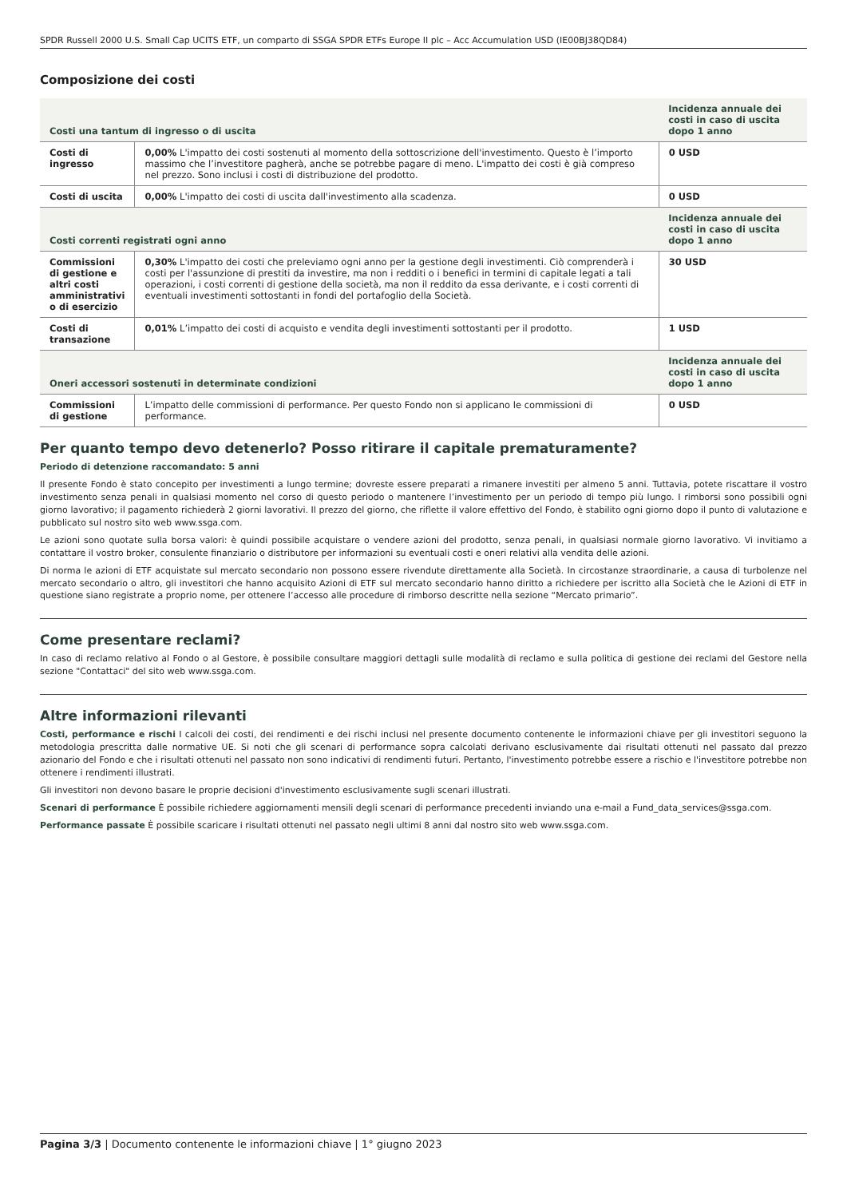SPDR Russell 2000 U.S. Small Cap UCITS ETF, un comparto di SSGA SPDR ETFs Europe II plc – Acc Accumulation USD (IE00BJ38QD84)
Composizione dei costi
| Costi una tantum di ingresso o di uscita | | Incidenza annuale dei costi in caso di uscita dopo 1 anno |
| --- | --- | --- |
| Costi di ingresso | 0,00% L'impatto dei costi sostenuti al momento della sottoscrizione dell'investimento. Questo è l’importo massimo che l’investitore pagherà, anche se potrebbe pagare di meno. L'impatto dei costi è già compreso nel prezzo. Sono inclusi i costi di distribuzione del prodotto. | 0 USD |
| Costi di uscita | 0,00% L'impatto dei costi di uscita dall'investimento alla scadenza. | 0 USD |
| Costi correnti registrati ogni anno | | Incidenza annuale dei costi in caso di uscita dopo 1 anno |
| Commissioni di gestione e altri costi amministrativi o di esercizio | 0,30% L'impatto dei costi che preleviamo ogni anno per la gestione degli investimenti. Ciò comprenderà i costi per l'assunzione di prestiti da investire, ma non i redditi o i benefici in termini di capitale legati a tali operazioni, i costi correnti di gestione della società, ma non il reddito da essa derivante, e i costi correnti di eventuali investimenti sottostanti in fondi del portafoglio della Società. | 30 USD |
| Costi di transazione | 0,01% L’impatto dei costi di acquisto e vendita degli investimenti sottostanti per il prodotto. | 1 USD |
| Oneri accessori sostenuti in determinate condizioni | | Incidenza annuale dei costi in caso di uscita dopo 1 anno |
| Commissioni di gestione | L’impatto delle commissioni di performance. Per questo Fondo non si applicano le commissioni di performance. | 0 USD |
Per quanto tempo devo detenerlo? Posso ritirare il capitale prematuramente?
Periodo di detenzione raccomandato: 5 anni
Il presente Fondo è stato concepito per investimenti a lungo termine; dovreste essere preparati a rimanere investiti per almeno 5 anni. Tuttavia, potete riscattare il vostro investimento senza penali in qualsiasi momento nel corso di questo periodo o mantenere l’investimento per un periodo di tempo più lungo. I rimborsi sono possibili ogni giorno lavorativo; il pagamento richiederà 2 giorni lavorativi. Il prezzo del giorno, che riflette il valore effettivo del Fondo, è stabilito ogni giorno dopo il punto di valutazione e pubblicato sul nostro sito web www.ssga.com.
Le azioni sono quotate sulla borsa valori: è quindi possibile acquistare o vendere azioni del prodotto, senza penali, in qualsiasi normale giorno lavorativo. Vi invitiamo a contattare il vostro broker, consulente finanziario o distributore per informazioni su eventuali costi e oneri relativi alla vendita delle azioni.
Di norma le azioni di ETF acquistate sul mercato secondario non possono essere rivendute direttamente alla Società. In circostanze straordinarie, a causa di turbolenze nel mercato secondario o altro, gli investitori che hanno acquisito Azioni di ETF sul mercato secondario hanno diritto a richiedere per iscritto alla Società che le Azioni di ETF in questione siano registrate a proprio nome, per ottenere l’accesso alle procedure di rimborso descritte nella sezione “Mercato primario”.
Come presentare reclami?
In caso di reclamo relativo al Fondo o al Gestore, è possibile consultare maggiori dettagli sulle modalità di reclamo e sulla politica di gestione dei reclami del Gestore nella sezione "Contattaci" del sito web www.ssga.com.
Altre informazioni rilevanti
Costi, performance e rischi I calcoli dei costi, dei rendimenti e dei rischi inclusi nel presente documento contenente le informazioni chiave per gli investitori seguono la metodologia prescritta dalle normative UE. Si noti che gli scenari di performance sopra calcolati derivano esclusivamente dai risultati ottenuti nel passato dal prezzo azionario del Fondo e che i risultati ottenuti nel passato non sono indicativi di rendimenti futuri. Pertanto, l'investimento potrebbe essere a rischio e l'investitore potrebbe non ottenere i rendimenti illustrati.
Gli investitori non devono basare le proprie decisioni d'investimento esclusivamente sugli scenari illustrati.
Scenari di performance È possibile richiedere aggiornamenti mensili degli scenari di performance precedenti inviando una e-mail a Fund_data_services@ssga.com.
Performance passate È possibile scaricare i risultati ottenuti nel passato negli ultimi 8 anni dal nostro sito web www.ssga.com.
Pagina 3/3 | Documento contenente le informazioni chiave | 1° giugno 2023